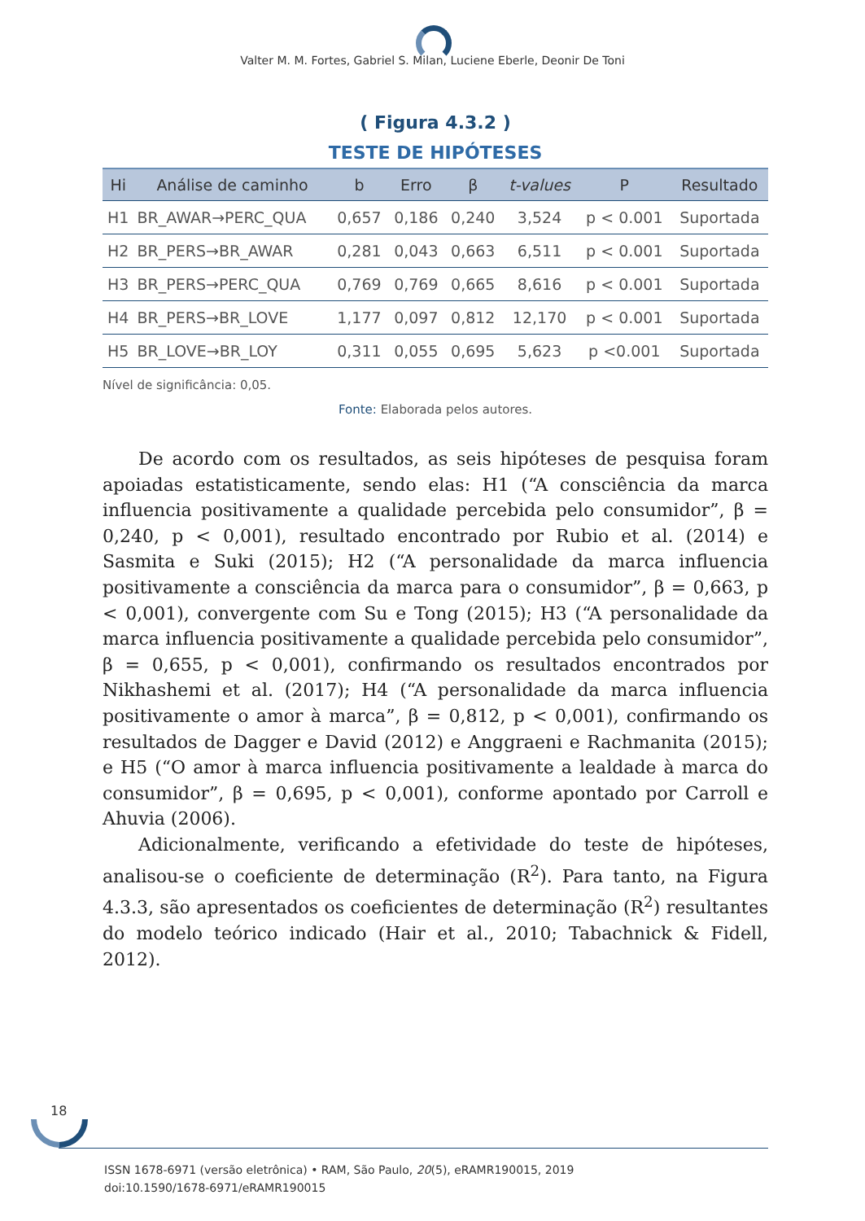Valter M. M. Fortes, Gabriel S. Milan, Luciene Eberle, Deonir De Toni
( Figura 4.3.2 )
TESTE DE HIPÓTESES
| Hi | Análise de caminho | b | Erro | β | t-values | P | Resultado |
| --- | --- | --- | --- | --- | --- | --- | --- |
| H1 | BR_AWAR→PERC_QUA | 0,657 | 0,186 | 0,240 | 3,524 | p < 0.001 | Suportada |
| H2 | BR_PERS→BR_AWAR | 0,281 | 0,043 | 0,663 | 6,511 | p < 0.001 | Suportada |
| H3 | BR_PERS→PERC_QUA | 0,769 | 0,769 | 0,665 | 8,616 | p < 0.001 | Suportada |
| H4 | BR_PERS→BR_LOVE | 1,177 | 0,097 | 0,812 | 12,170 | p < 0.001 | Suportada |
| H5 | BR_LOVE→BR_LOY | 0,311 | 0,055 | 0,695 | 5,623 | p <0.001 | Suportada |
Nível de significância: 0,05.
Fonte: Elaborada pelos autores.
De acordo com os resultados, as seis hipóteses de pesquisa foram apoiadas estatisticamente, sendo elas: H1 (“A consciência da marca influencia positivamente a qualidade percebida pelo consumidor”, β = 0,240, p < 0,001), resultado encontrado por Rubio et al. (2014) e Sasmita e Suki (2015); H2 (“A personalidade da marca influencia positivamente a consciência da marca para o consumidor”, β = 0,663, p < 0,001), convergente com Su e Tong (2015); H3 (“A personalidade da marca influencia positivamente a qualidade percebida pelo consumidor”, β = 0,655, p < 0,001), confirmando os resultados encontrados por Nikhashemi et al. (2017); H4 (“A personalidade da marca influencia positivamente o amor à marca”, β = 0,812, p < 0,001), confirmando os resultados de Dagger e David (2012) e Anggraeni e Rachmanita (2015); e H5 (“O amor à marca influencia positivamente a lealdade à marca do consumidor”, β = 0,695, p < 0,001), conforme apontado por Carroll e Ahuvia (2006).
Adicionalmente, verificando a efetividade do teste de hipóteses, analisou-se o coeficiente de determinação (R<sup>2</sup>). Para tanto, na Figura 4.3.3, são apresentados os coeficientes de determinação (R<sup>2</sup>) resultantes do modelo teórico indicado (Hair et al., 2010; Tabachnick & Fidell, 2012).
18
ISSN 1678-6971 (versão eletrônica) • RAM, São Paulo, 20(5), eRAMR190015, 2019
doi:10.1590/1678-6971/eRAMR190015